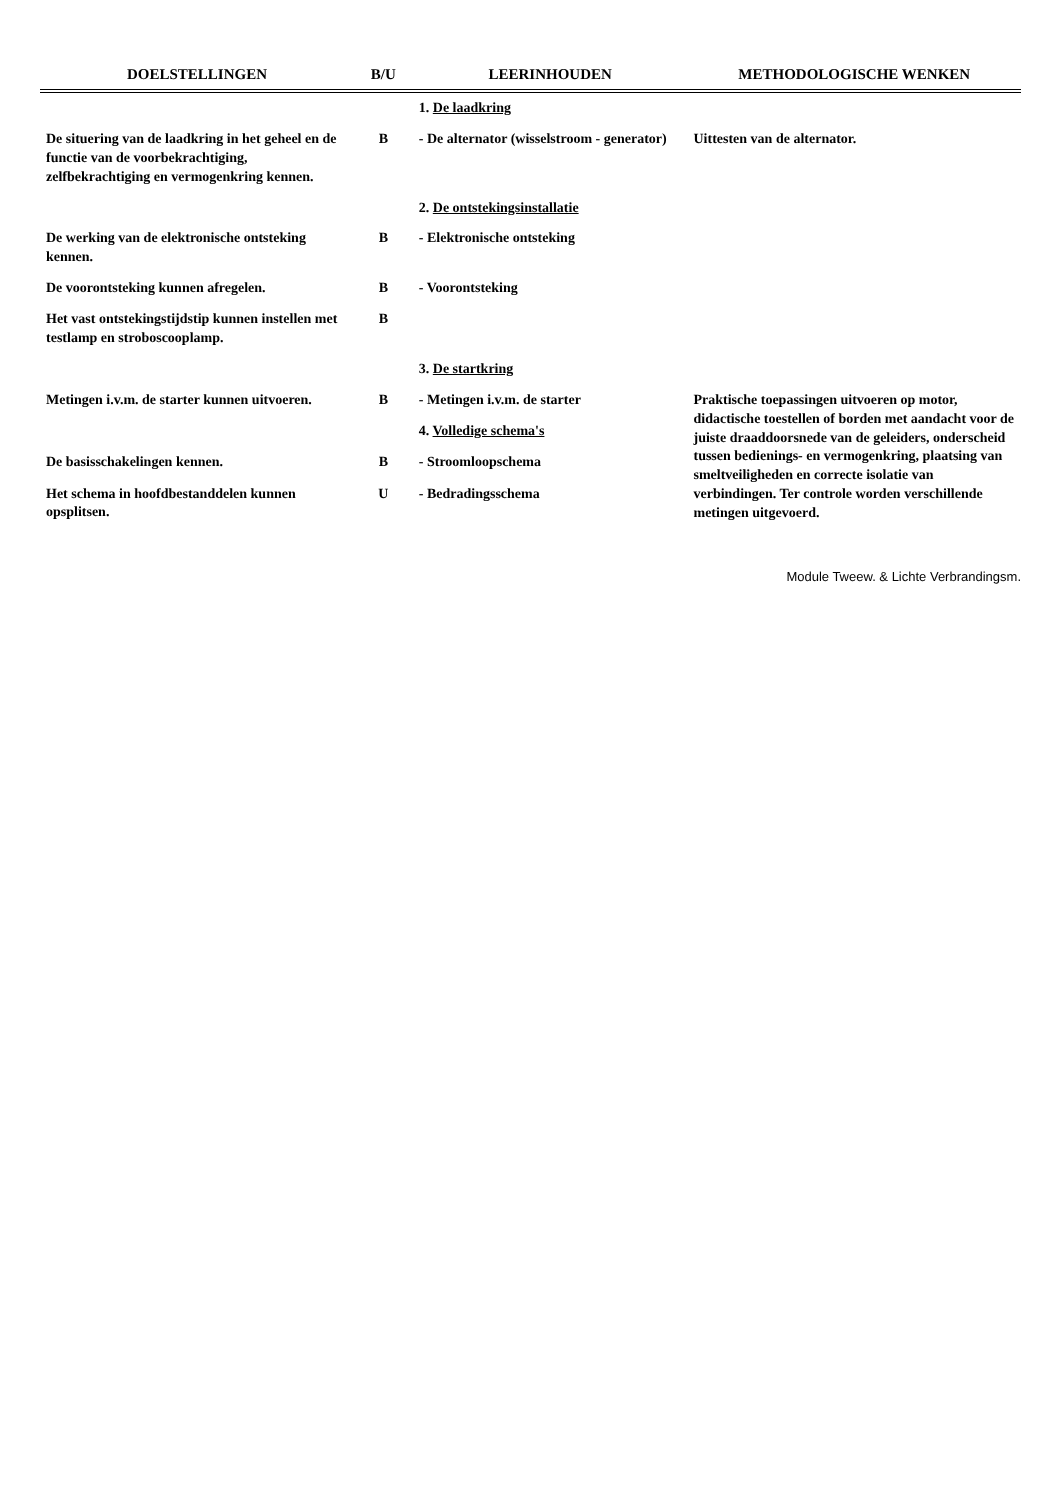| DOELSTELLINGEN | B/U | LEERINHOUDEN | METHODOLOGISCHE WENKEN |
| --- | --- | --- | --- |
| | | 1. De laadkring | |
| De situering van de laadkring in het geheel en de functie van de voorbekrachtiging, zelfbekrachtiging en vermogenkring kennen. | B | - De alternator (wisselstroom - generator) | Uittesten van de alternator. |
| | | 2. De ontstekingsinstallatie | |
| De werking van de elektronische ontsteking kennen. | B | - Elektronische ontsteking | |
| De voorontsteking kunnen afregelen. | B | - Voorontsteking | |
| Het vast ontstekingstijdstip kunnen instellen met testlamp en stroboscooplamp. | B | | |
| | | 3. De startkring | |
| Metingen i.v.m. de starter kunnen uitvoeren. | B | - Metingen i.v.m. de starter | Praktische toepassingen uitvoeren op motor, didactische toestellen of borden met aandacht voor de juiste draaddoorsnede van de geleiders, onderscheid tussen bedienings- en vermogenkring, plaatsing van smeltveiligheden en correcte isolatie van verbindingen. Ter controle worden verschillende metingen uitgevoerd. |
| | | 4. Volledige schema's | |
| De basisschakelingen kennen. | B | - Stroomloopschema | |
| Het schema in hoofdbestanddelen kunnen opsplitsen. | U | - Bedradingsschema | |
Module Tweew. & Lichte Verbrandingsm.